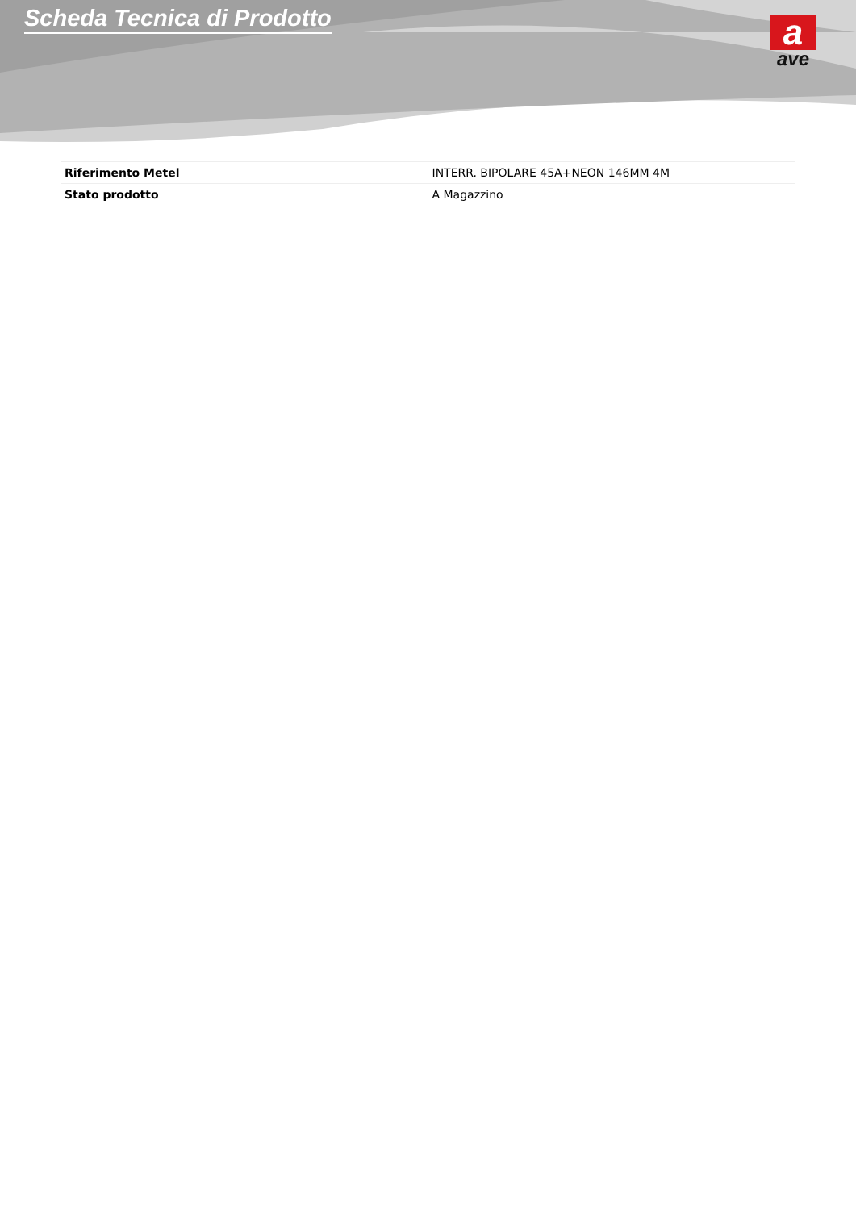Scheda Tecnica di Prodotto
a
ave
| Riferimento Metel | INTERR. BIPOLARE 45A+NEON 146MM 4M |
| Stato prodotto | A Magazzino |